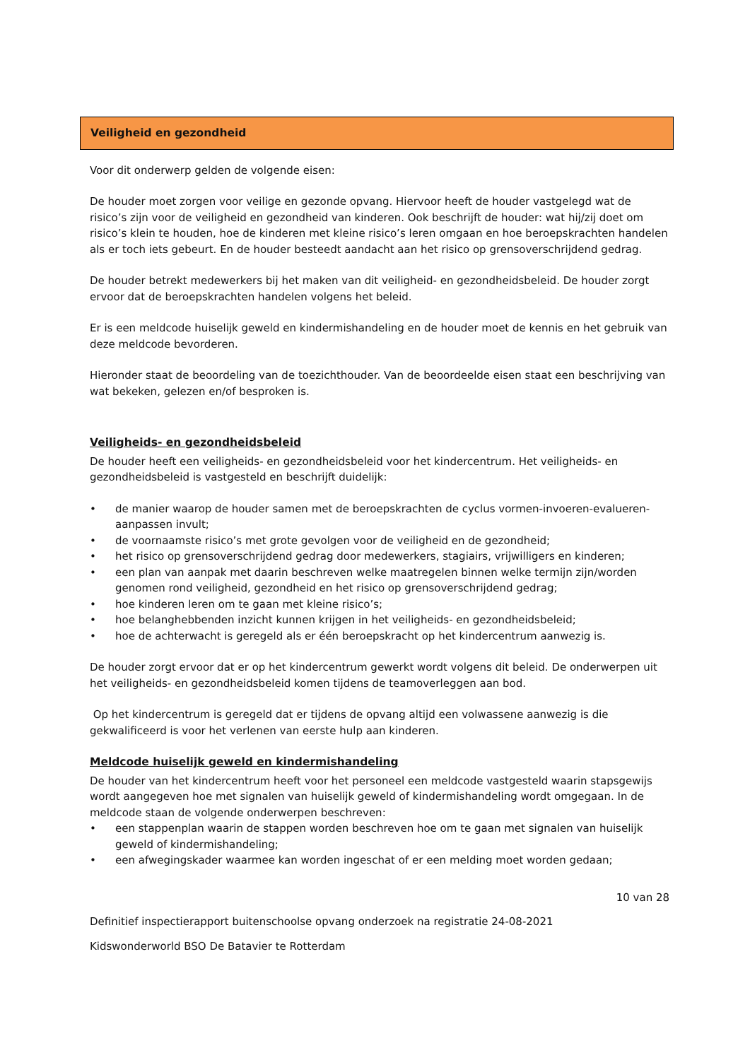Veiligheid en gezondheid
Voor dit onderwerp gelden de volgende eisen:
De houder moet zorgen voor veilige en gezonde opvang. Hiervoor heeft de houder vastgelegd wat de risico’s zijn voor de veiligheid en gezondheid van kinderen. Ook beschrijft de houder: wat hij/zij doet om risico’s klein te houden, hoe de kinderen met kleine risico’s leren omgaan en hoe beroepskrachten handelen als er toch iets gebeurt. En de houder besteedt aandacht aan het risico op grensoverschrijdend gedrag.
De houder betrekt medewerkers bij het maken van dit veiligheid- en gezondheidsbeleid. De houder zorgt ervoor dat de beroepskrachten handelen volgens het beleid.
Er is een meldcode huiselijk geweld en kindermishandeling en de houder moet de kennis en het gebruik van deze meldcode bevorderen.
Hieronder staat de beoordeling van de toezichthouder. Van de beoordeelde eisen staat een beschrijving van wat bekeken, gelezen en/of besproken is.
Veiligheids- en gezondheidsbeleid
De houder heeft een veiligheids- en gezondheidsbeleid voor het kindercentrum. Het veiligheids- en gezondheidsbeleid is vastgesteld en beschrijft duidelijk:
• de manier waarop de houder samen met de beroepskrachten de cyclus vormen-invoeren-evalueren-aanpassen invult;
• de voornaamste risico’s met grote gevolgen voor de veiligheid en de gezondheid;
• het risico op grensoverschrijdend gedrag door medewerkers, stagiairs, vrijwilligers en kinderen;
• een plan van aanpak met daarin beschreven welke maatregelen binnen welke termijn zijn/worden genomen rond veiligheid, gezondheid en het risico op grensoverschrijdend gedrag;
• hoe kinderen leren om te gaan met kleine risico’s;
• hoe belanghebbenden inzicht kunnen krijgen in het veiligheids- en gezondheidsbeleid;
• hoe de achterwacht is geregeld als er één beroepskracht op het kindercentrum aanwezig is.
De houder zorgt ervoor dat er op het kindercentrum gewerkt wordt volgens dit beleid. De onderwerpen uit het veiligheids- en gezondheidsbeleid komen tijdens de teamoverleggen aan bod.
Op het kindercentrum is geregeld dat er tijdens de opvang altijd een volwassene aanwezig is die gekwalificeerd is voor het verlenen van eerste hulp aan kinderen.
Meldcode huiselijk geweld en kindermishandeling
De houder van het kindercentrum heeft voor het personeel een meldcode vastgesteld waarin stapsgewijs wordt aangegeven hoe met signalen van huiselijk geweld of kindermishandeling wordt omgegaan. In de meldcode staan de volgende onderwerpen beschreven:
• een stappenplan waarin de stappen worden beschreven hoe om te gaan met signalen van huiselijk geweld of kindermishandeling;
• een afwegingskader waarmee kan worden ingeschat of er een melding moet worden gedaan;
10 van 28
Definitief inspectierapport buitenschoolse opvang onderzoek na registratie 24-08-2021
Kidswonderworld BSO De Batavier te Rotterdam